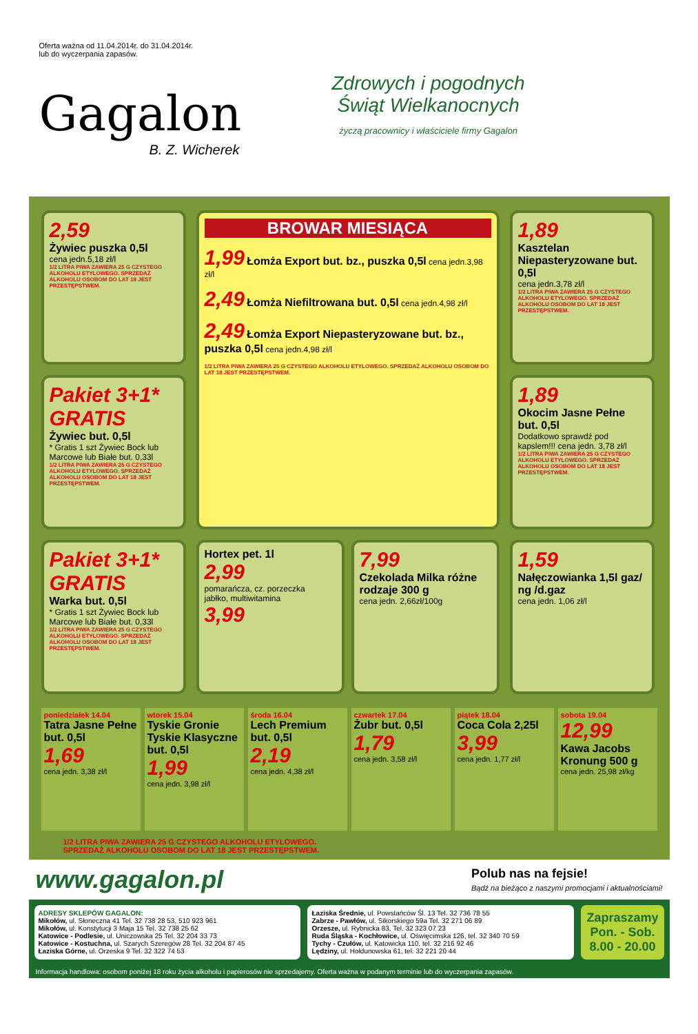Oferta ważna od 11.04.2014r. do 31.04.2014r.
lub do wyczerpania zapasów.
Gagalon
B. Z. Wicherek
Zdrowych i pogodnych
Świąt Wielkanocnych
życzą pracownicy i właściciele firmy Gagalon
2,59
Żywiec puszka 0,5l
cena jedn.5,18 zł/l
1/2 LITRA PIWA ZAWIERA 25 G CZYSTEGO ALKOHOLU ETYLOWEGO. SPRZEDAŻ ALKOHOLU OSOBOM DO LAT 18 JEST PRZESTĘPSTWEM.
BROWAR MIESIĄCA
1,99 Łomża Export but. bz., puszka 0,5l cena jedn.3,98 zł/l
2,49 Łomża Niefiltrowana but. 0,5l cena jedn.4,98 zł/l
2,49 Łomża Export Niepasteryzowane but. bz., puszka 0,5l cena jedn.4,98 zł/l
1/2 LITRA PIWA ZAWIERA 25 G CZYSTEGO ALKOHOLU ETYLOWEGO. SPRZEDAŻ ALKOHOLU OSOBOM DO LAT 18 JEST PRZESTĘPSTWEM.
1,89
Kasztelan Niepasteryzowane but. 0,5l
cena jedn.3,78 zł/l
1/2 LITRA PIWA ZAWIERA 25 G CZYSTEGO ALKOHOLU ETYLOWEGO. SPRZEDAŻ ALKOHOLU OSOBOM DO LAT 18 JEST PRZESTĘPSTWEM.
Pakiet 3+1* GRATIS
Żywiec but. 0,5l
* Gratis 1 szt Żywiec Bock lub Marcowe lub Białe but. 0,33l
1/2 LITRA PIWA ZAWIERA 25 G CZYSTEGO ALKOHOLU ETYLOWEGO. SPRZEDAŻ ALKOHOLU OSOBOM DO LAT 18 JEST PRZESTĘPSTWEM.
1,89
Okocim Jasne Pełne but. 0,5l
Dodatkowo sprawdź pod kapslem!!! cena jedn. 3,78 zł/l
1/2 LITRA PIWA ZAWIERA 25 G CZYSTEGO ALKOHOLU ETYLOWEGO. SPRZEDAŻ ALKOHOLU OSOBOM DO LAT 18 JEST PRZESTĘPSTWEM.
Pakiet 3+1* GRATIS
Warka but. 0,5l
* Gratis 1 szt Żywiec Bock lub Marcowe lub Białe but. 0,33l
1/2 LITRA PIWA ZAWIERA 25 G CZYSTEGO ALKOHOLU ETYLOWEGO. SPRZEDAŻ ALKOHOLU OSOBOM DO LAT 18 JEST PRZESTĘPSTWEM.
Hortex pet. 1l
2,99
pomarańcza, cz. porzeczka
jabłko, multiwitamina
3,99
7,99
Czekolada Milka różne rodzaje 300 g
cena jedn. 2,66zł/100g
1,59
Nałęczowianka 1,5l gaz/ ng /d.gaz
cena jedn. 1,06 zł/l
poniedziałek 14.04
Tatra Jasne Pełne but. 0,5l
1,69
cena jedn. 3,38 zł/l
wtorek 15.04
Tyskie Gronie Tyskie Klasyczne but. 0,5l
1,99
cena jedn. 3,98 zł/l
środa 16.04
Lech Premium but. 0,5l
2,19
cena jedn. 4,38 zł/l
czwartek 17.04
Żubr but. 0,5l
1,79
cena jedn. 3,58 zł/l
piątek 18.04
Coca Cola 2,25l
3,99
cena jedn. 1,77 zł/l
sobota 19.04
12,99
Kawa Jacobs Kronung 500 g
cena jedn. 25,98 zł/kg
1/2 LITRA PIWA ZAWIERA 25 G CZYSTEGO ALKOHOLU ETYLOWEGO.
SPRZEDAŻ ALKOHOLU OSOBOM DO LAT 18 JEST PRZESTĘPSTWEM.
www.gagalon.pl
Polub nas na fejsie!
Bądź na bieżąco z naszymi promocjami i aktualnościami!
ADRESY SKLEPÓW GAGALON:
Mikołów, ul. Słoneczna 41 Tel. 32 738 28 53, 510 923 961
Mikołów, ul. Konstytucji 3 Maja 15 Tel. 32 738 25 62
Katowice - Podlesie, ul. Uniczowska 25 Tel. 32 204 33 73
Katowice - Kostuchna, ul. Szarych Szeregów 28 Tel. 32 204 87 45
Łaziska Górne, ul. Orzeska 9 Tel. 32 322 74 53
Łaziska Średnie, ul. Powstańców Śl. 13 Tel. 32 736 78 55
Zabrze - Pawłów, ul. Sikorskiego 59a Tel. 32 271 06 89
Orzesze, ul. Rybnicka 83, Tel. 32 323 07 23
Ruda Śląska - Kochłowice, ul. Oświęcimska 126, tel. 32 340 70 59
Tychy - Czułów, ul. Katowicka 110, tel. 32 216 92 46
Lędziny, ul. Hołdunowska 61, tel. 32 221 20 44
Zapraszamy
Pon. - Sob.
8.00 - 20.00
Informacja handlowa: osobom poniżej 18 roku życia alkoholu i papierosów nie sprzedajemy. Oferta ważna w podanym terminie lub do wyczerpania zapasów.